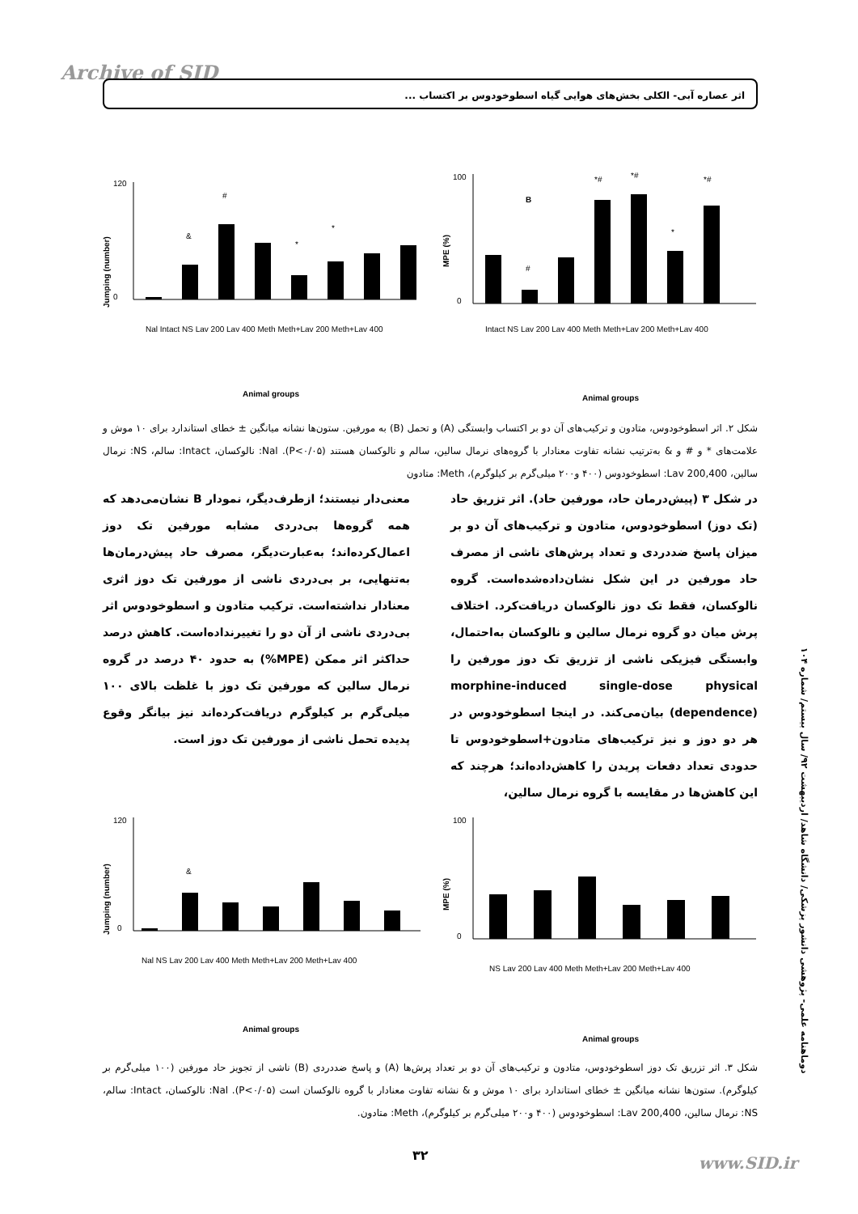Archive of SID
اثر عصاره آبی- الکلی بخش‌های هوایی گیاه اسطوخودوس بر اکتساب ...
Jumping (number)
120
0
&
#
*
*
Nal Intact NS Lav 200 Lav 400 Meth Meth+Lav 200 Meth+Lav 400
Animal groups
MPE (%)
100
0
B
#
*#
*#
*
*#
Intact NS Lav 200 Lav 400 Meth Meth+Lav 200 Meth+Lav 400
Animal groups
شکل ۲. اثر اسطوخودوس، متادون و ترکیب‌های آن دو بر اکتساب وابستگی (A) و تحمل (B) به مورفین. ستون‌ها نشانه میانگین ± خطای استاندارد برای ۱۰ موش و علامت‌های * و # و & به‌ترتیب نشانه تفاوت معنادار با گروه‌های نرمال سالین، سالم و نالوکسان هستند (P<۰/۰۵). Nal: نالوکسان، Intact: سالم، NS: نرمال سالین، Lav 200,400: اسطوخودوس (۴۰۰ و۲۰۰ میلی‌گرم بر کیلوگرم)، Meth: متادون
در شکل ۳ (پیش‌درمان حاد، مورفین حاد). اثر تزریق حاد (تک دوز) اسطوخودوس، متادون و ترکیب‌های آن دو بر میزان پاسخ ضددردی و تعداد پرش‌های ناشی از مصرف حاد مورفین در این شکل نشان‌داده‌شده‌است. گروه نالوکسان، فقط تک دوز نالوکسان دریافت‌کرد. اختلاف پرش میان دو گروه نرمال سالین و نالوکسان به‌احتمال، وابستگی فیزیکی ناشی از تزریق تک دوز مورفین را morphine-induced single-dose physical (dependence) بیان‌می‌کند. در اینجا اسطوخودوس در هر دو دوز و نیز ترکیب‌های متادون+اسطوخودوس تا حدودی تعداد دفعات پریدن را کاهش‌داده‌اند؛ هرچند که این کاهش‌ها در مقایسه با گروه نرمال سالین،
معنی‌دار نیستند؛ ازطرف‌دیگر، نمودار B نشان‌می‌دهد که همه گروه‌ها بی‌دردی مشابه مورفین تک دوز اعمال‌کرده‌اند؛ به‌عبارت‌دیگر، مصرف حاد پیش‌درمان‌ها به‌تنهایی، بر بی‌دردی ناشی از مورفین تک دوز اثری معنادار نداشته‌است. ترکیب متادون و اسطوخودوس اثر بی‌دردی ناشی از آن دو را تغییرنداده‌است. کاهش درصد حداکثر اثر ممکن (MPE%) به حدود ۴۰ درصد در گروه نرمال سالین که مورفین تک دوز با غلظت بالای ۱۰۰ میلی‌گرم بر کیلوگرم دریافت‌کرده‌اند نیز بیانگر وقوع پدیده تحمل ناشی از مورفین تک دوز است.
دوماهنامه علمی- پژوهشی دانشور پزشکی/ دانشگاه شاهد/ اردیبهشت ۹۲/ سال بیستم/ شماره ۱۰۴
Jumping (number)
120
0
&
Nal NS Lav 200 Lav 400 Meth Meth+Lav 200 Meth+Lav 400
Animal groups
MPE (%)
100
0
NS Lav 200 Lav 400 Meth Meth+Lav 200 Meth+Lav 400
Animal groups
شکل ۳. اثر تزریق تک دوز اسطوخودوس، متادون و ترکیب‌های آن دو بر تعداد پرش‌ها (A) و پاسخ ضددردی (B) ناشی از تجویز حاد مورفین (۱۰۰ میلی‌گرم بر کیلوگرم). ستون‌ها نشانه میانگین ± خطای استاندارد برای ۱۰ موش و & نشانه تفاوت معنادار با گروه نالوکسان است (P<۰/۰۵). Nal: نالوکسان، Intact: سالم، NS: نرمال سالین، Lav 200,400: اسطوخودوس (۴۰۰ و۲۰۰ میلی‌گرم بر کیلوگرم)، Meth: متادون.
۳۲ www.SID.ir